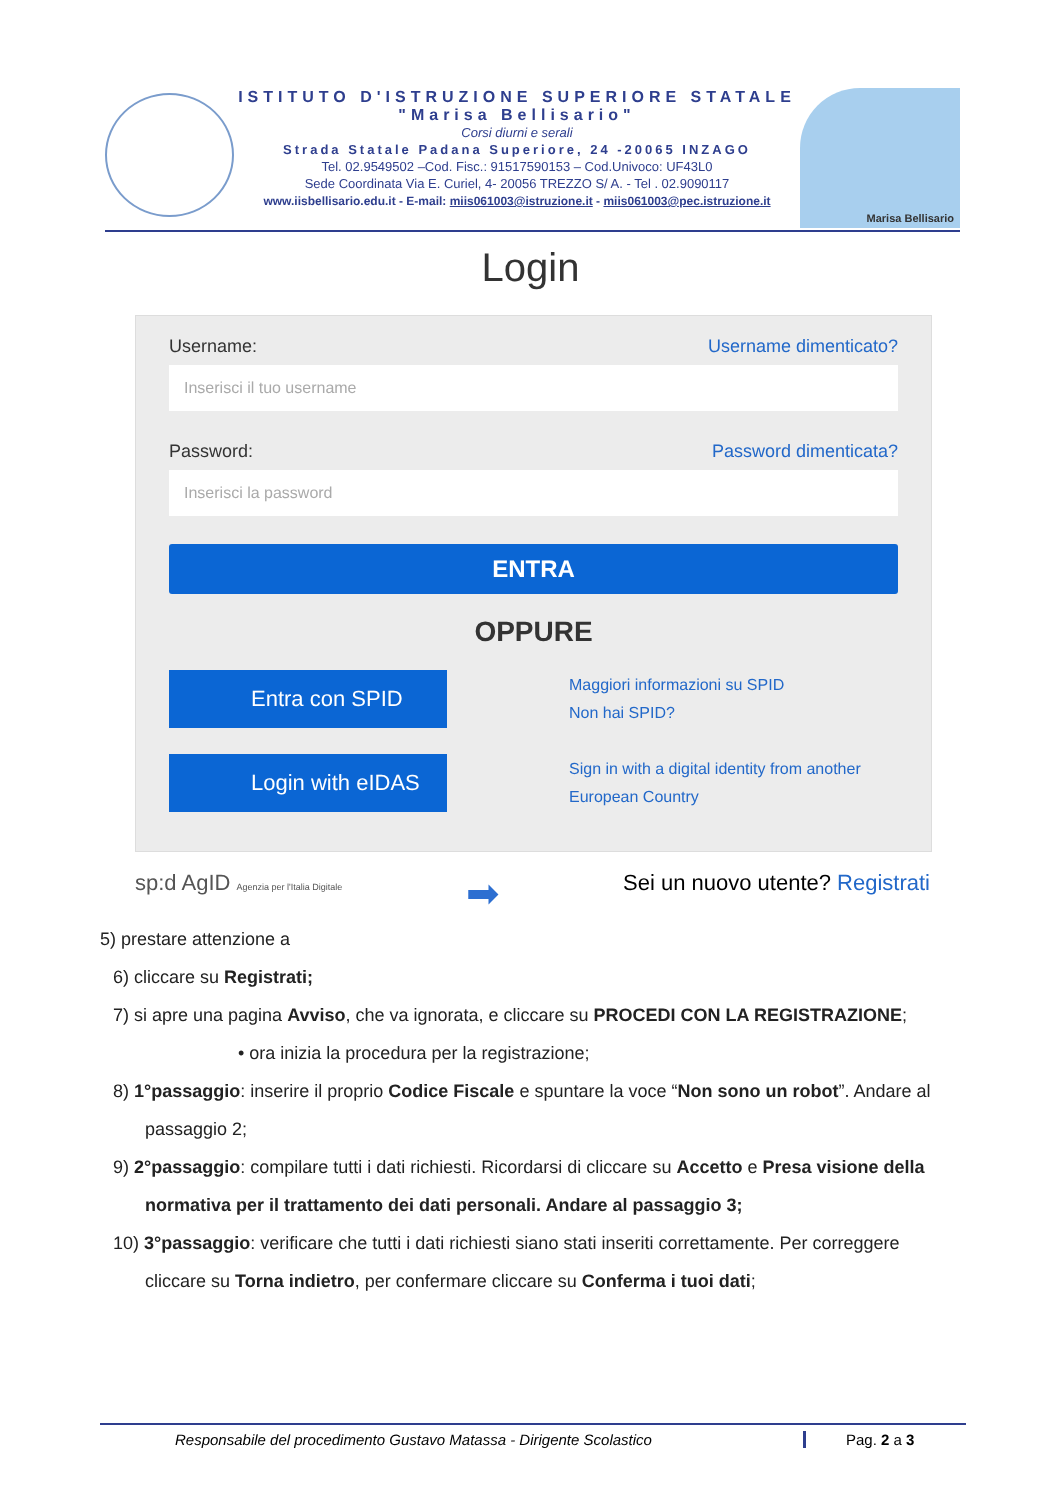ISTITUTO D'ISTRUZIONE SUPERIORE STATALE
"Marisa Bellisario"
Corsi diurni e serali
Strada Statale Padana Superiore, 24 -20065 INZAGO
Tel. 02.9549502 –Cod. Fisc.: 91517590153 – Cod.Univoco: UF43L0
Sede Coordinata Via E. Curiel, 4- 20056 TREZZO S/ A. - Tel . 02.9090117
www.iisbellisario.edu.it - E-mail: miis061003@istruzione.it - miis061003@pec.istruzione.it
Marisa Bellisario
Login
Username: Username dimenticato?
Inserisci il tuo username
Password: Password dimenticata?
Inserisci la password
ENTRA
OPPURE
Entra con SPID
Maggiori informazioni su SPID
Non hai SPID?
Login with eIDAS
Sign in with a digital identity from another
European Country
sp:d AgID Agenzia per l'Italia Digitale ➡ Sei un nuovo utente? Registrati
5) prestare attenzione a
6) cliccare su Registrati;
7) si apre una pagina Avviso, che va ignorata, e cliccare su PROCEDI CON LA REGISTRAZIONE;
• ora inizia la procedura per la registrazione;
8) 1°passaggio: inserire il proprio Codice Fiscale e spuntare la voce “Non sono un robot”. Andare al passaggio 2;
9) 2°passaggio: compilare tutti i dati richiesti. Ricordarsi di cliccare su Accetto e Presa visione della normativa per il trattamento dei dati personali. Andare al passaggio 3;
10) 3°passaggio: verificare che tutti i dati richiesti siano stati inseriti correttamente. Per correggere cliccare su Torna indietro, per confermare cliccare su Conferma i tuoi dati;
Responsabile del procedimento Gustavo Matassa - Dirigente Scolastico Pag. 2 a 3